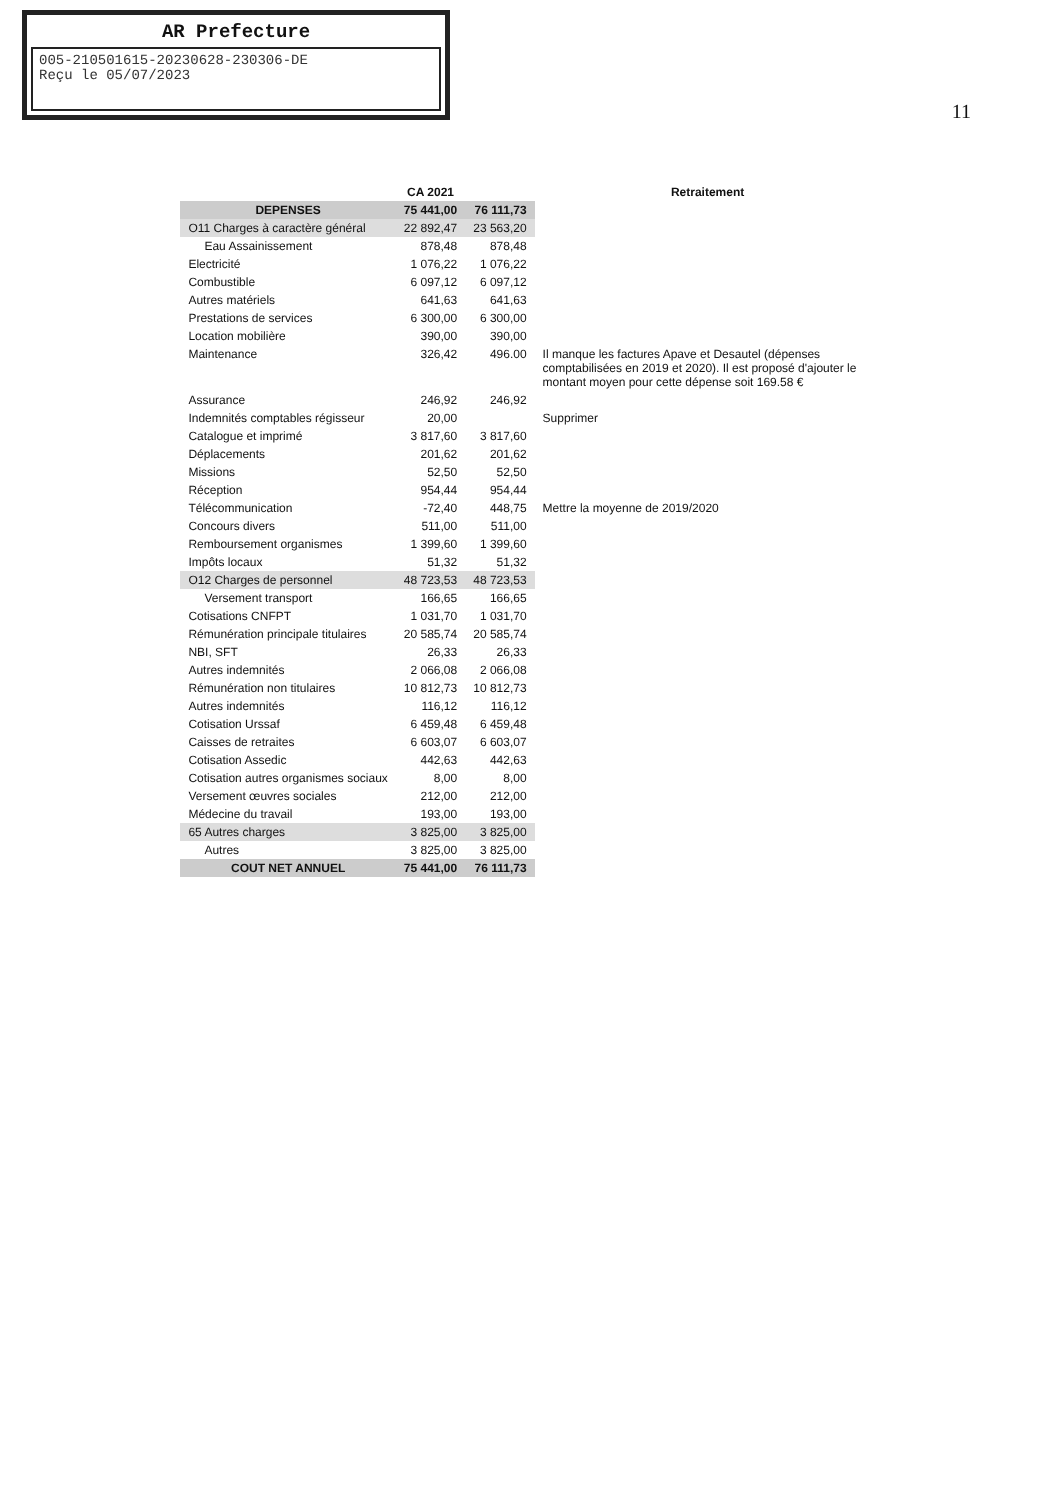AR Prefecture
005-210501615-20230628-230306-DE
Reçu le 05/07/2023
11
| | CA 2021 | | Retraitement |
| --- | --- | --- | --- |
| DEPENSES | 75 441,00 | 76 111,73 | |
| O11 Charges à caractère général | 22 892,47 | 23 563,20 | |
| Eau Assainissement | 878,48 | 878,48 | |
| Electricité | 1 076,22 | 1 076,22 | |
| Combustible | 6 097,12 | 6 097,12 | |
| Autres matériels | 641,63 | 641,63 | |
| Prestations de services | 6 300,00 | 6 300,00 | |
| Location mobilière | 390,00 | 390,00 | |
| Maintenance | 326,42 | 496.00 | Il manque les factures Apave et Desautel (dépenses comptabilisées en 2019 et 2020). Il est proposé d'ajouter le montant moyen pour cette dépense soit 169.58 € |
| Assurance | 246,92 | 246,92 | |
| Indemnités comptables régisseur | 20,00 | | Supprimer |
| Catalogue et imprimé | 3 817,60 | 3 817,60 | |
| Déplacements | 201,62 | 201,62 | |
| Missions | 52,50 | 52,50 | |
| Réception | 954,44 | 954,44 | |
| Télécommunication | -72,40 | 448,75 | Mettre la moyenne de 2019/2020 |
| Concours divers | 511,00 | 511,00 | |
| Remboursement organismes | 1 399,60 | 1 399,60 | |
| Impôts locaux | 51,32 | 51,32 | |
| O12 Charges de personnel | 48 723,53 | 48 723,53 | |
| Versement transport | 166,65 | 166,65 | |
| Cotisations CNFPT | 1 031,70 | 1 031,70 | |
| Rémunération principale titulaires | 20 585,74 | 20 585,74 | |
| NBI, SFT | 26,33 | 26,33 | |
| Autres indemnités | 2 066,08 | 2 066,08 | |
| Rémunération non titulaires | 10 812,73 | 10 812,73 | |
| Autres indemnités | 116,12 | 116,12 | |
| Cotisation Urssaf | 6 459,48 | 6 459,48 | |
| Caisses de retraites | 6 603,07 | 6 603,07 | |
| Cotisation Assedic | 442,63 | 442,63 | |
| Cotisation autres organismes sociaux | 8,00 | 8,00 | |
| Versement œuvres sociales | 212,00 | 212,00 | |
| Médecine du travail | 193,00 | 193,00 | |
| 65 Autres charges | 3 825,00 | 3 825,00 | |
| Autres | 3 825,00 | 3 825,00 | |
| COUT NET ANNUEL | 75 441,00 | 76 111,73 | |